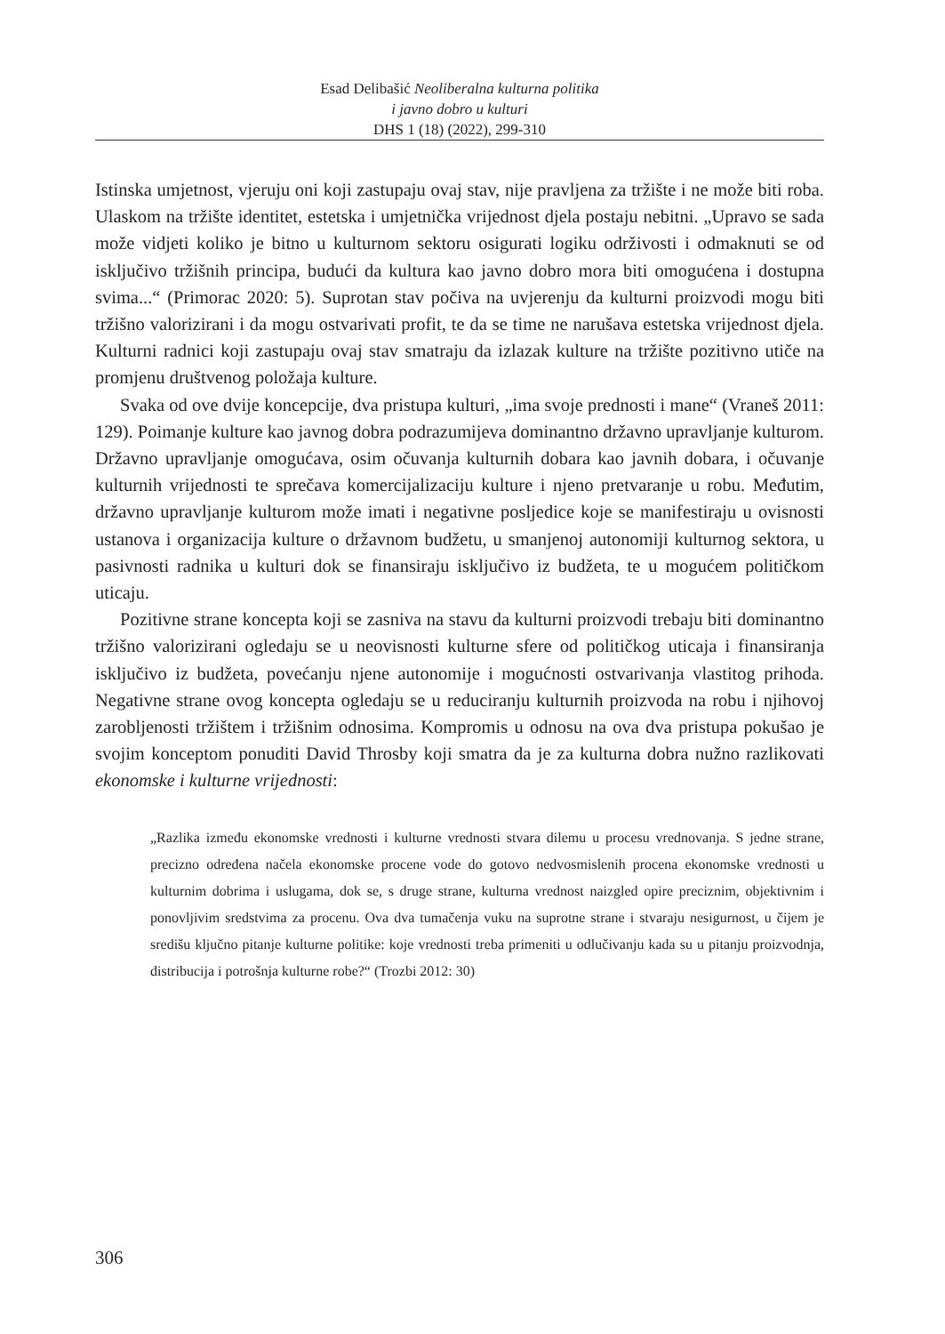Esad Delibašić Neoliberalna kulturna politika
i javno dobro u kulturi
DHS 1 (18) (2022), 299-310
Istinska umjetnost, vjeruju oni koji zastupaju ovaj stav, nije pravljena za tržište i ne može biti roba. Ulaskom na tržište identitet, estetska i umjetnička vrijednost djela postaju nebitni. „Upravo se sada može vidjeti koliko je bitno u kulturnom sektoru osigurati logiku održivosti i odmaknuti se od isključivo tržišnih principa, budući da kultura kao javno dobro mora biti omogućena i dostupna svima...“ (Primorac 2020: 5). Suprotan stav počiva na uvjerenju da kulturni proizvodi mogu biti tržišno valorizirani i da mogu ostvarivati profit, te da se time ne narušava estetska vrijednost djela. Kulturni radnici koji zastupaju ovaj stav smatraju da izlazak kulture na tržište pozitivno utiče na promjenu društvenog položaja kulture.
Svaka od ove dvije koncepcije, dva pristupa kulturi, „ima svoje prednosti i mane“ (Vraneš 2011: 129). Poimanje kulture kao javnog dobra podrazumijeva dominantno državno upravljanje kulturom. Državno upravljanje omogućava, osim očuvanja kulturnih dobara kao javnih dobara, i očuvanje kulturnih vrijednosti te sprečava komercijalizaciju kulture i njeno pretvaranje u robu. Međutim, državno upravljanje kulturom može imati i negativne posljedice koje se manifestiraju u ovisnosti ustanova i organizacija kulture o državnom budžetu, u smanjenoj autonomiji kulturnog sektora, u pasivnosti radnika u kulturi dok se finansiraju isključivo iz budžeta, te u mogućem političkom uticaju.
Pozitivne strane koncepta koji se zasniva na stavu da kulturni proizvodi trebaju biti dominantno tržišno valorizirani ogledaju se u neovisnosti kulturne sfere od političkog uticaja i finansiranja isključivo iz budžeta, povećanju njene autonomije i mogućnosti ostvarivanja vlastitog prihoda. Negativne strane ovog koncepta ogledaju se u reduciranju kulturnih proizvoda na robu i njihovoj zarobljenosti tržištem i tržišnim odnosima. Kompromis u odnosu na ova dva pristupa pokušao je svojim konceptom ponuditi David Throsby koji smatra da je za kulturna dobra nužno razlikovati ekonomske i kulturne vrijednosti:
„Razlika između ekonomske vrednosti i kulturne vrednosti stvara dilemu u procesu vrednovanja. S jedne strane, precizno određena načela ekonomske procene vode do gotovo nedvosmislenih procena ekonomske vrednosti u kulturnim dobrima i uslugama, dok se, s druge strane, kulturna vrednost naizgled opire preciznim, objektivnim i ponovljivim sredstvima za procenu. Ova dva tumačenja vuku na suprotne strane i stvaraju nesigurnost, u čijem je središu ključno pitanje kulturne politike: koje vrednosti treba primeniti u odlučivanju kada su u pitanju proizvodnja, distribucija i potrošnja kulturne robe?“ (Trozbi 2012: 30)
306